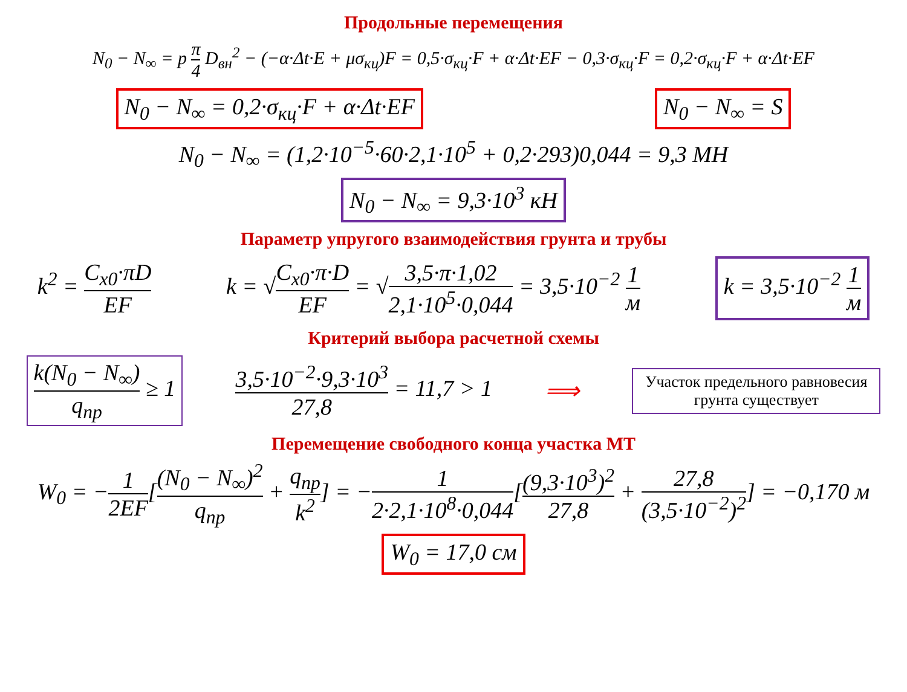Продольные перемещения
N<sub>0</sub> − N<sub>∞</sub> = p π 4 D<sub>вн</sub><sup>2</sup> − (−α·Δt·E + μσ<sub>кц</sub>)F = 0,5·σ<sub>кц</sub>·F + α·Δt·EF − 0,3·σ<sub>кц</sub>·F = 0,2·σ<sub>кц</sub>·F + α·Δt·EF
N<sub>0</sub> − N<sub>∞</sub> = 0,2·σ<sub>кц</sub>·F + α·Δt·EF N<sub>0</sub> − N<sub>∞</sub> = S
N<sub>0</sub> − N<sub>∞</sub> = (1,2·10<sup>−5</sup>·60·2,1·10<sup>5</sup> + 0,2·293)0,044 = 9,3 МН
N<sub>0</sub> − N<sub>∞</sub> = 9,3·10<sup>3</sup> кН
Параметр упругого взаимодействия грунта и трубы
k<sup>2</sup> = C<sub>x0</sub>·πD EF k = √C<sub>x0</sub>·π·D EF = √3,5·π·1,02 2,1·10<sup>5</sup>·0,044 = 3,5·10<sup>−2</sup> 1 м k = 3,5·10<sup>−2</sup> 1 м
Критерий выбора расчетной схемы
k(N<sub>0</sub> − N<sub>∞</sub>) q<sub>пр</sub> ≥ 1 3,5·10<sup>−2</sup>·9,3·10<sup>3</sup> 27,8 = 11,7 > 1 ⟹ Участок предельного равновесия
грунта существует
Перемещение свободного конца участка МТ
W<sub>0</sub> = −1 2EF[(N<sub>0</sub> − N<sub>∞</sub>)<sup>2</sup> q<sub>пр</sub> + q<sub>пр</sub> k<sup>2</sup>] = −1 2·2,1·10<sup>8</sup>·0,044[(9,3·10<sup>3</sup>)<sup>2</sup> 27,8 + 27,8 (3,5·10<sup>−2</sup>)<sup>2</sup>] = −0,170 м
W<sub>0</sub> = 17,0 см